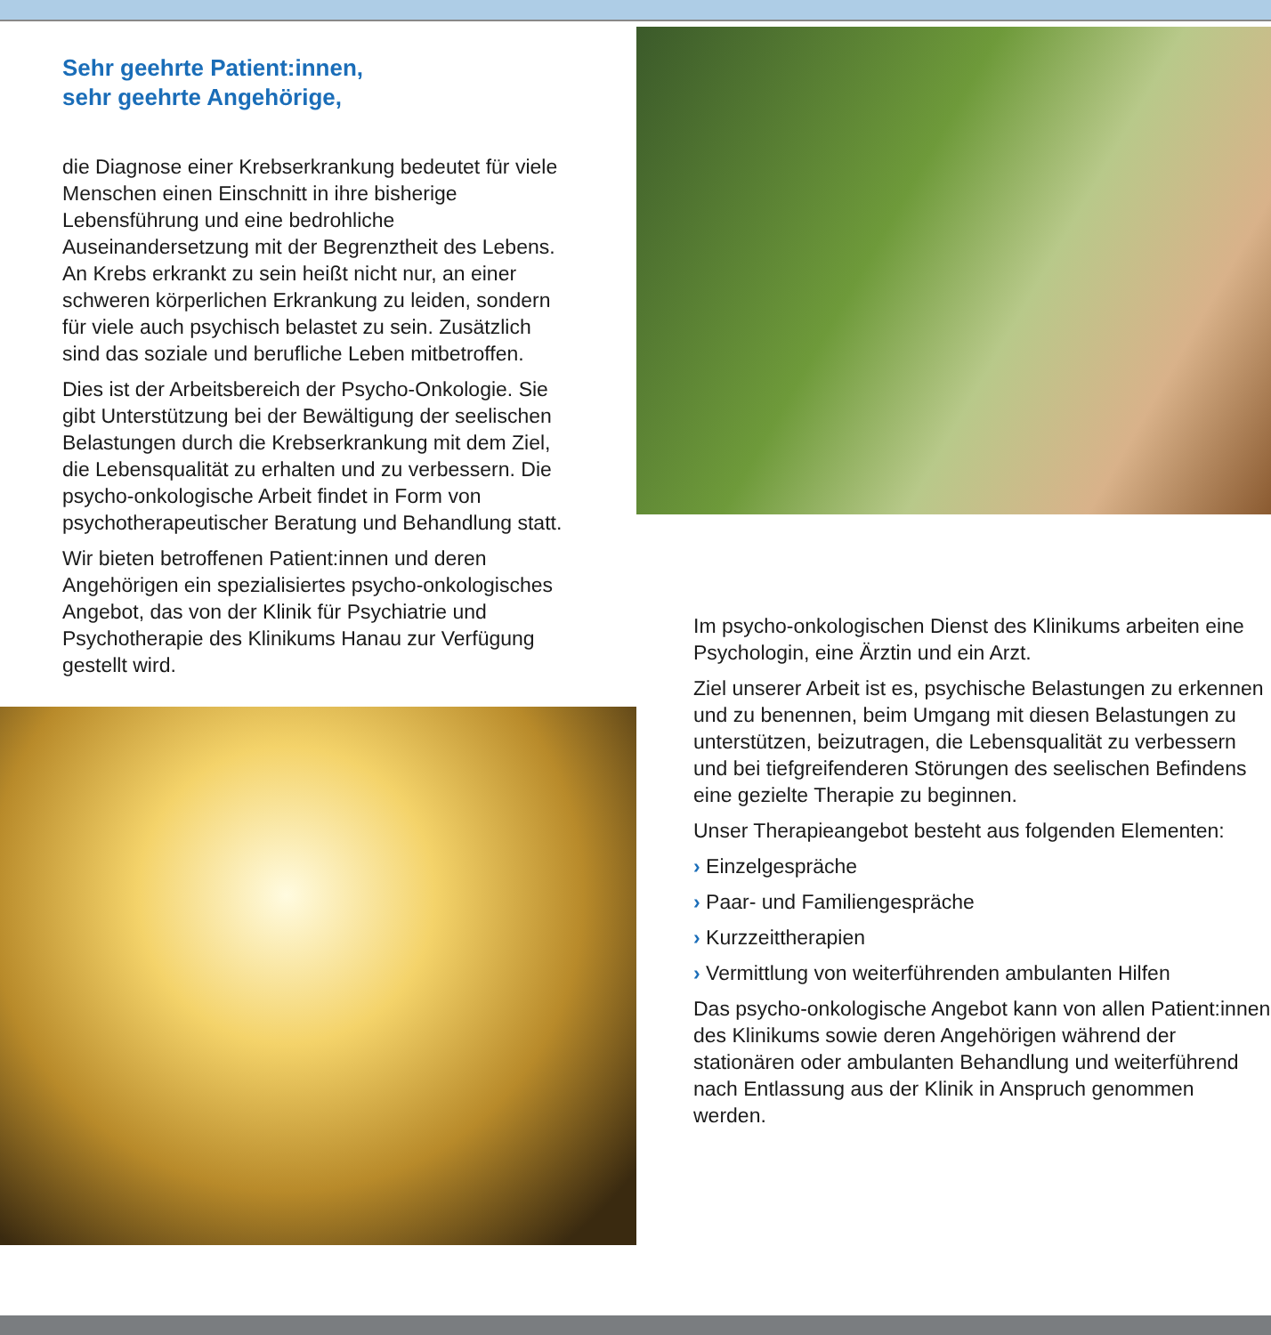Sehr geehrte Patient:innen,
sehr geehrte Angehörige,
die Diagnose einer Krebserkrankung bedeutet für viele Menschen einen Einschnitt in ihre bisherige Lebensführung und eine bedrohliche Auseinandersetzung mit der Begrenztheit des Lebens. An Krebs erkrankt zu sein heißt nicht nur, an einer schweren körperlichen Erkrankung zu leiden, sondern für viele auch psychisch belastet zu sein. Zusätzlich sind das soziale und berufliche Leben mitbetroffen.
Dies ist der Arbeitsbereich der Psycho-Onkologie. Sie gibt Unterstützung bei der Bewältigung der seelischen Belastungen durch die Krebserkrankung mit dem Ziel, die Lebensqualität zu erhalten und zu verbessern. Die psycho-onkologische Arbeit findet in Form von psychotherapeutischer Beratung und Behandlung statt.
Wir bieten betroffenen Patient:innen und deren Angehörigen ein spezialisiertes psycho-onkologisches Angebot, das von der Klinik für Psychiatrie und Psychotherapie des Klinikums Hanau zur Verfügung gestellt wird.
Im psycho-onkologischen Dienst des Klinikums arbeiten eine Psychologin, eine Ärztin und ein Arzt.
Ziel unserer Arbeit ist es, psychische Belastungen zu erkennen und zu benennen, beim Umgang mit diesen Belastungen zu unterstützen, beizutragen, die Lebensqualität zu verbessern und bei tiefgreifenderen Störungen des seelischen Befindens eine gezielte Therapie zu beginnen.
Unser Therapieangebot besteht aus folgenden Elementen:
› Einzelgespräche
› Paar- und Familiengespräche
› Kurzzeittherapien
› Vermittlung von weiterführenden ambulanten Hilfen
Das psycho-onkologische Angebot kann von allen Patient:innen des Klinikums sowie deren Angehörigen während der stationären oder ambulanten Behandlung und weiterführend nach Entlassung aus der Klinik in Anspruch genommen werden.